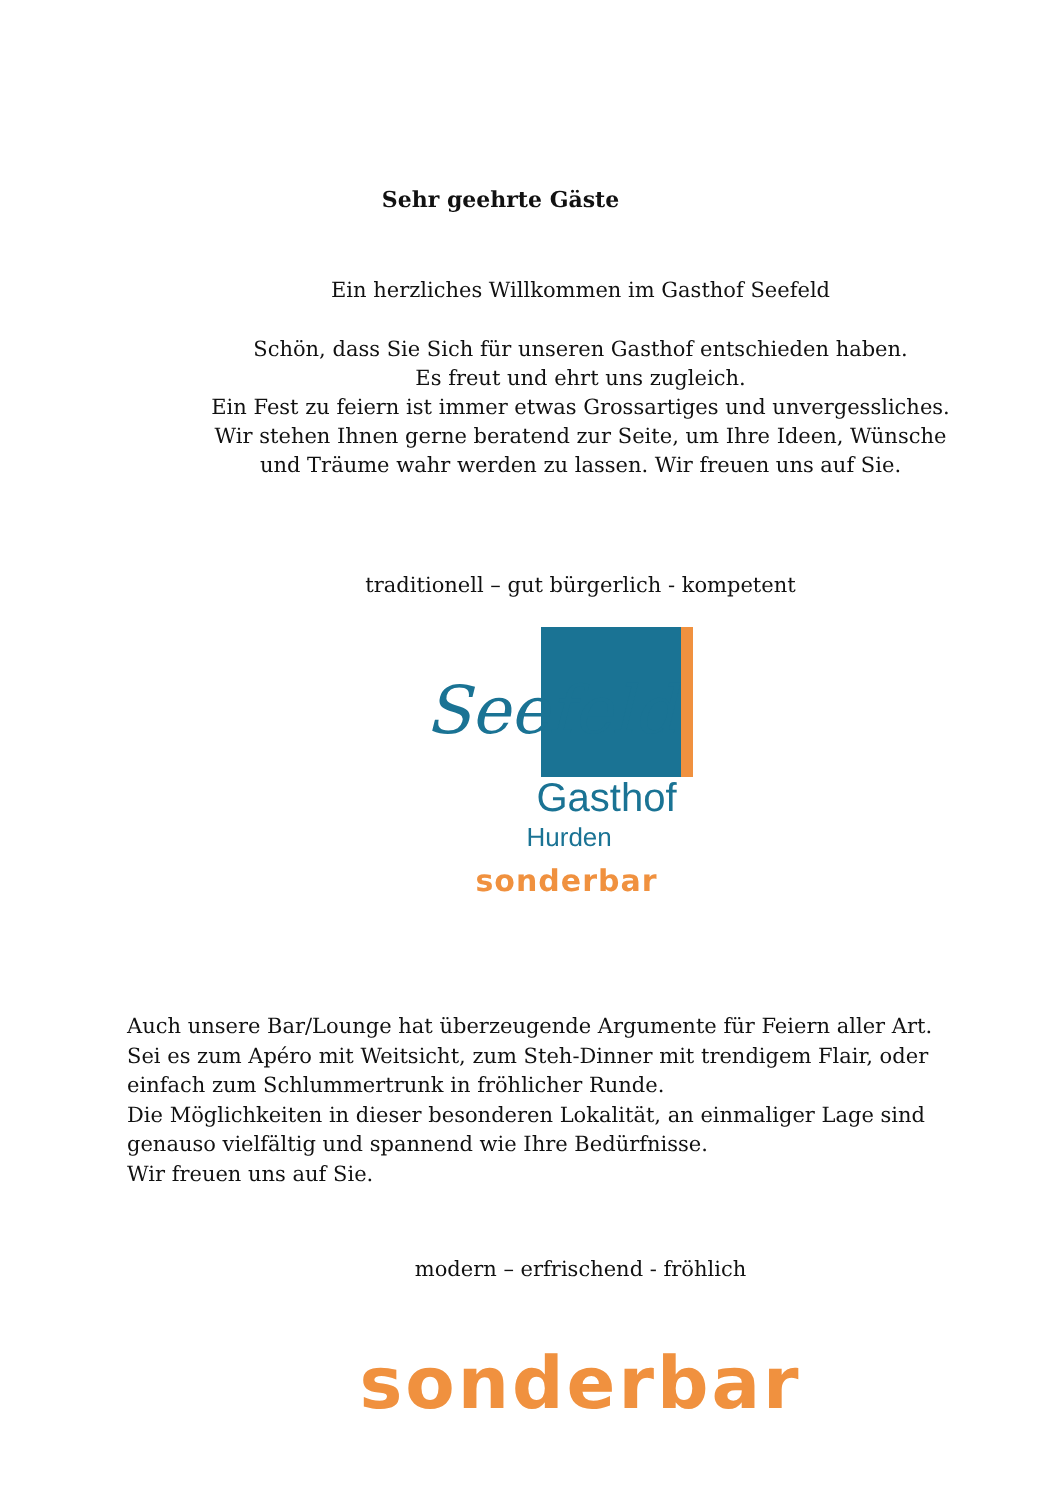Sehr geehrte Gäste
Ein herzliches Willkommen im Gasthof Seefeld
Schön, dass Sie Sich für unseren Gasthof entschieden haben.
Es freut und ehrt uns zugleich.
Ein Fest zu feiern ist immer etwas Grossartiges und unvergessliches.
Wir stehen Ihnen gerne beratend zur Seite, um Ihre Ideen, Wünsche
und Träume wahr werden zu lassen. Wir freuen uns auf Sie.
traditionell – gut bürgerlich - kompetent
Seefeld
Gasthof
Hurden
sonderbar
Auch unsere Bar/Lounge hat überzeugende Argumente für Feiern aller Art.
Sei es zum Apéro mit Weitsicht, zum Steh-Dinner mit trendigem Flair, oder
einfach zum Schlummertrunk in fröhlicher Runde.
Die Möglichkeiten in dieser besonderen Lokalität, an einmaliger Lage sind
genauso vielfältig und spannend wie Ihre Bedürfnisse.
Wir freuen uns auf Sie.
modern – erfrischend - fröhlich
sonderbar